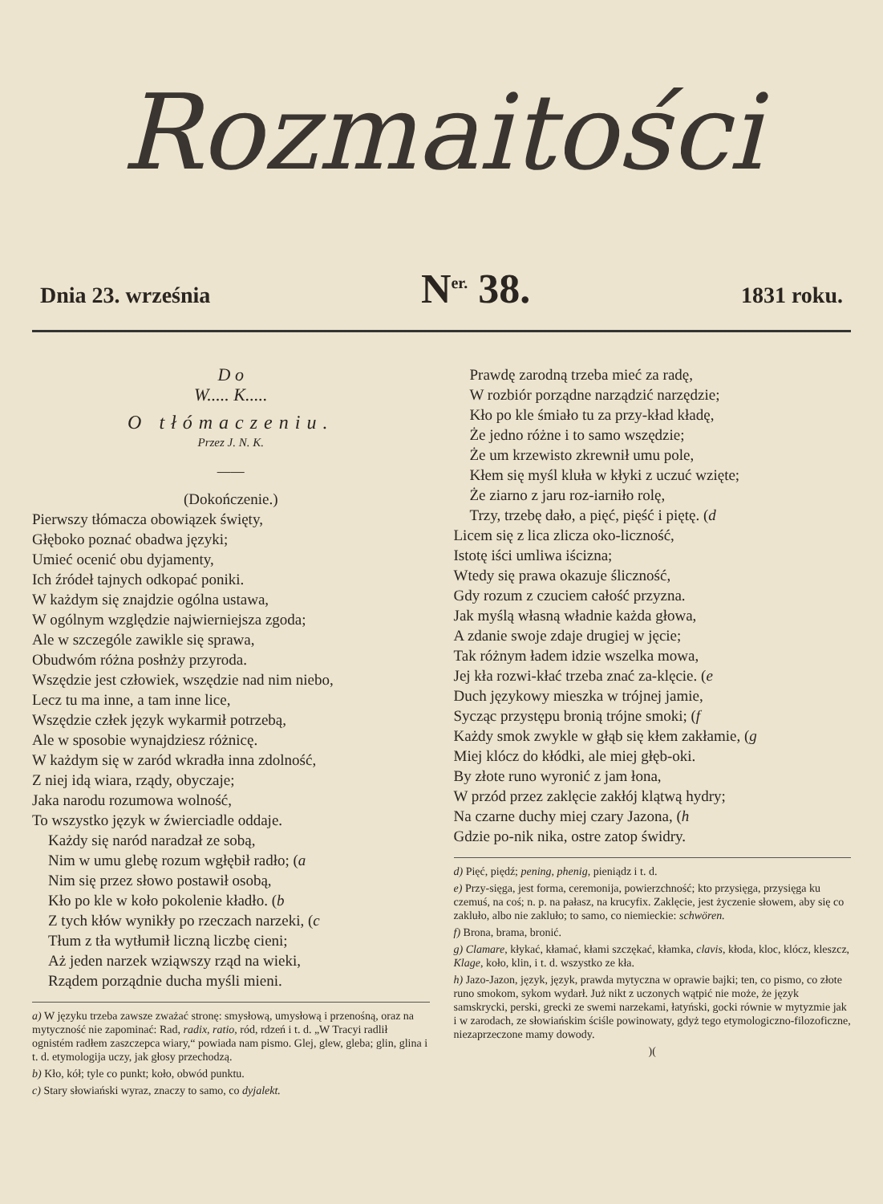Rozmaitości
Dnia 23. września N<sup>er.</sup> 38. 1831 roku.
D o
W..... K.....
O tłómaczeniu.
Przez J. N. K.
——
(Dokończenie.)
Pierwszy tłómacza obowiązek święty,
Głęboko poznać obadwa języki;
Umieć ocenić obu dyjamenty,
Ich źródeł tajnych odkopać poniki.
W każdym się znajdzie ogólna ustawa,
W ogólnym względzie najwierniejsza zgoda;
Ale w szczególe zawikle się sprawa,
Obudwóm różna posłnży przyroda.
Wszędzie jest człowiek, wszędzie nad nim niebo,
Lecz tu ma inne, a tam inne lice,
Wszędzie człek język wykarmił potrzebą,
Ale w sposobie wynajdziesz różnicę.
W każdym się w zaród wkradła inna zdolność,
Z niej idą wiara, rządy, obyczaje;
Jaka narodu rozumowa wolność,
To wszystko język w źwierciadle oddaje.
Każdy się naród naradzał ze sobą,
Nim w umu glebę rozum wgłębił radło; (a
Nim się przez słowo postawił osobą,
Kło po kle w koło pokolenie kładło. (b
Z tych kłów wynikły po rzeczach narzeki, (c
Tłum z tła wytłumił liczną liczbę cieni;
Aż jeden narzek wziąwszy rząd na wieki,
Rządem porządnie ducha myśli mieni.
a) W języku trzeba zawsze zważać stronę: smysłową, umysłową i przenośną, oraz na mytyczność nie zapominać: Rad, radix, ratio, ród, rdzeń i t. d. „W Tracyi radlił ognistém radłem zaszczepca wiary,“ powiada nam pismo. Glej, glew, gleba; glin, glina i t. d. etymologija uczy, jak głosy przechodzą.
b) Kło, kół; tyle co punkt; koło, obwód punktu.
c) Stary słowiański wyraz, znaczy to samo, co dyjalekt.
Prawdę zarodną trzeba mieć za radę,
W rozbiór porządne narządzić narzędzie;
Kło po kle śmiało tu za przy-kład kładę,
Że jedno różne i to samo wszędzie;
Że um krzewisto zkrewnił umu pole,
Kłem się myśl kluła w kłyki z uczuć wzięte;
Że ziarno z jaru roz-iarniło rolę,
Trzy, trzebę dało, a pięć, pięść i piętę. (d
Licem się z lica zlicza oko-liczność,
Istotę iści umliwa iścizna;
Wtedy się prawa okazuje śliczność,
Gdy rozum z czuciem całość przyzna.
Jak myślą własną władnie każda głowa,
A zdanie swoje zdaje drugiej w jęcie;
Tak różnym ładem idzie wszelka mowa,
Jej kła rozwi-kłać trzeba znać za-klęcie. (e
Duch językowy mieszka w trójnej jamie,
Sycząc przystępu bronią trójne smoki; (f
Każdy smok zwykle w głąb się kłem zakłamie, (g
Miej klócz do kłódki, ale miej głęb-oki.
By złote runo wyronić z jam łona,
W przód przez zaklęcie zakłój klątwą hydry;
Na czarne duchy miej czary Jazona, (h
Gdzie po-nik nika, ostre zatop świdry.
d) Pięć, piędź; pening, phenig, pieniądz i t. d.
e) Przy-sięga, jest forma, ceremonija, powierzchność; kto przysięga, przysięga ku czemuś, na coś; n. p. na pałasz, na krucyfix. Zaklęcie, jest życzenie słowem, aby się co zakluło, albo nie zakluło; to samo, co niemieckie: schwören.
f) Brona, brama, bronić.
g) Clamare, kłykać, kłamać, kłami szczękać, kłamka, clavis, kłoda, kloc, klócz, kleszcz, Klage, koło, klin, i t. d. wszystko ze kła.
h) Jazo-Jazon, język, język, prawda mytyczna w oprawie bajki; ten, co pismo, co złote runo smokom, sykom wydarł. Już nikt z uczonych wątpić nie może, że język samskrycki, perski, grecki ze swemi narzekami, łatyński, gocki równie w mytyzmie jak i w zarodach, ze słowiańskim ściśle powinowaty, gdyż tego etymologiczno-filozoficzne, niezaprzeczone mamy dowody.
)(